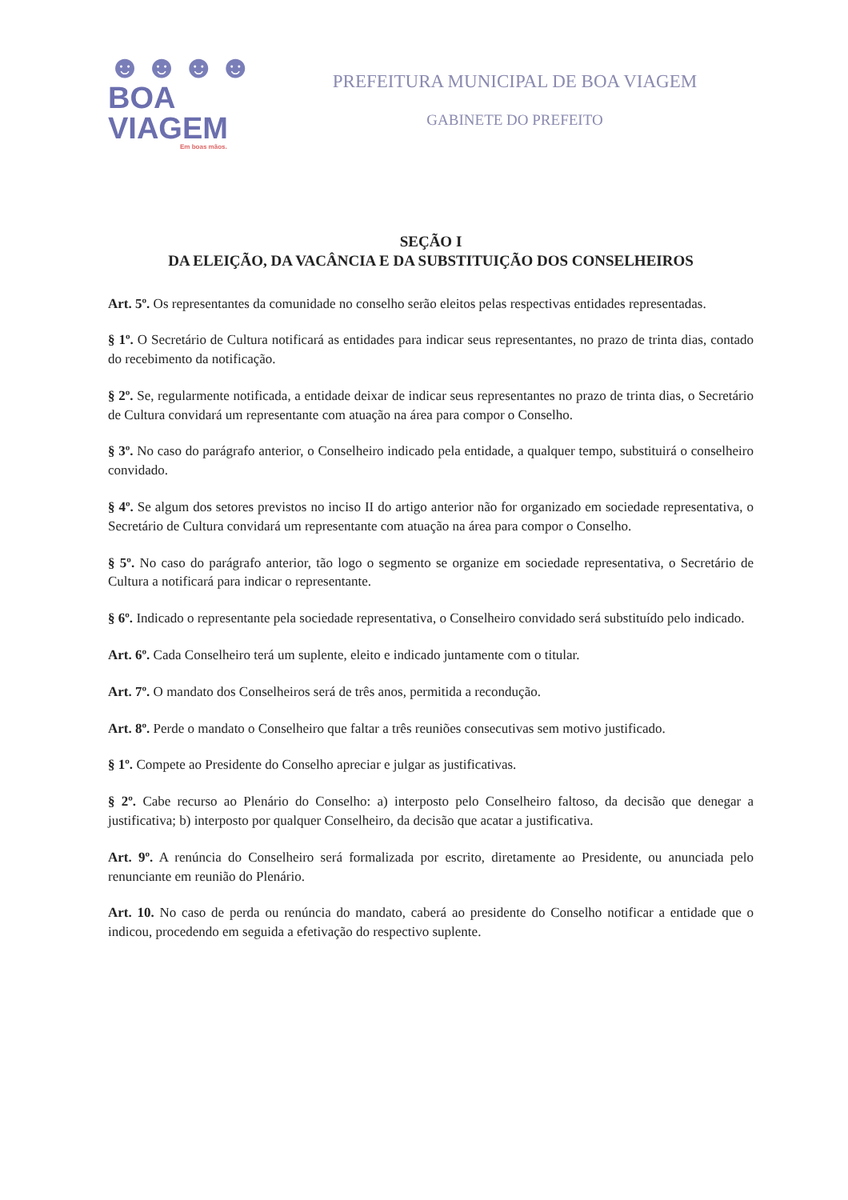☻☻☻☻
BOA VIAGEM
Em boas mãos.
PREFEITURA MUNICIPAL DE BOA VIAGEM
GABINETE DO PREFEITO
SEÇÃO I
DA ELEIÇÃO, DA VACÂNCIA E DA SUBSTITUIÇÃO DOS CONSELHEIROS
Art. 5º. Os representantes da comunidade no conselho serão eleitos pelas respectivas entidades representadas.
§ 1º. O Secretário de Cultura notificará as entidades para indicar seus representantes, no prazo de trinta dias, contado do recebimento da notificação.
§ 2º. Se, regularmente notificada, a entidade deixar de indicar seus representantes no prazo de trinta dias, o Secretário de Cultura convidará um representante com atuação na área para compor o Conselho.
§ 3º. No caso do parágrafo anterior, o Conselheiro indicado pela entidade, a qualquer tempo, substituirá o conselheiro convidado.
§ 4º. Se algum dos setores previstos no inciso II do artigo anterior não for organizado em sociedade representativa, o Secretário de Cultura convidará um representante com atuação na área para compor o Conselho.
§ 5º. No caso do parágrafo anterior, tão logo o segmento se organize em sociedade representativa, o Secretário de Cultura a notificará para indicar o representante.
§ 6º. Indicado o representante pela sociedade representativa, o Conselheiro convidado será substituído pelo indicado.
Art. 6º. Cada Conselheiro terá um suplente, eleito e indicado juntamente com o titular.
Art. 7º. O mandato dos Conselheiros será de três anos, permitida a recondução.
Art. 8º. Perde o mandato o Conselheiro que faltar a três reuniões consecutivas sem motivo justificado.
§ 1º. Compete ao Presidente do Conselho apreciar e julgar as justificativas.
§ 2º. Cabe recurso ao Plenário do Conselho: a) interposto pelo Conselheiro faltoso, da decisão que denegar a justificativa; b) interposto por qualquer Conselheiro, da decisão que acatar a justificativa.
Art. 9º. A renúncia do Conselheiro será formalizada por escrito, diretamente ao Presidente, ou anunciada pelo renunciante em reunião do Plenário.
Art. 10. No caso de perda ou renúncia do mandato, caberá ao presidente do Conselho notificar a entidade que o indicou, procedendo em seguida a efetivação do respectivo suplente.